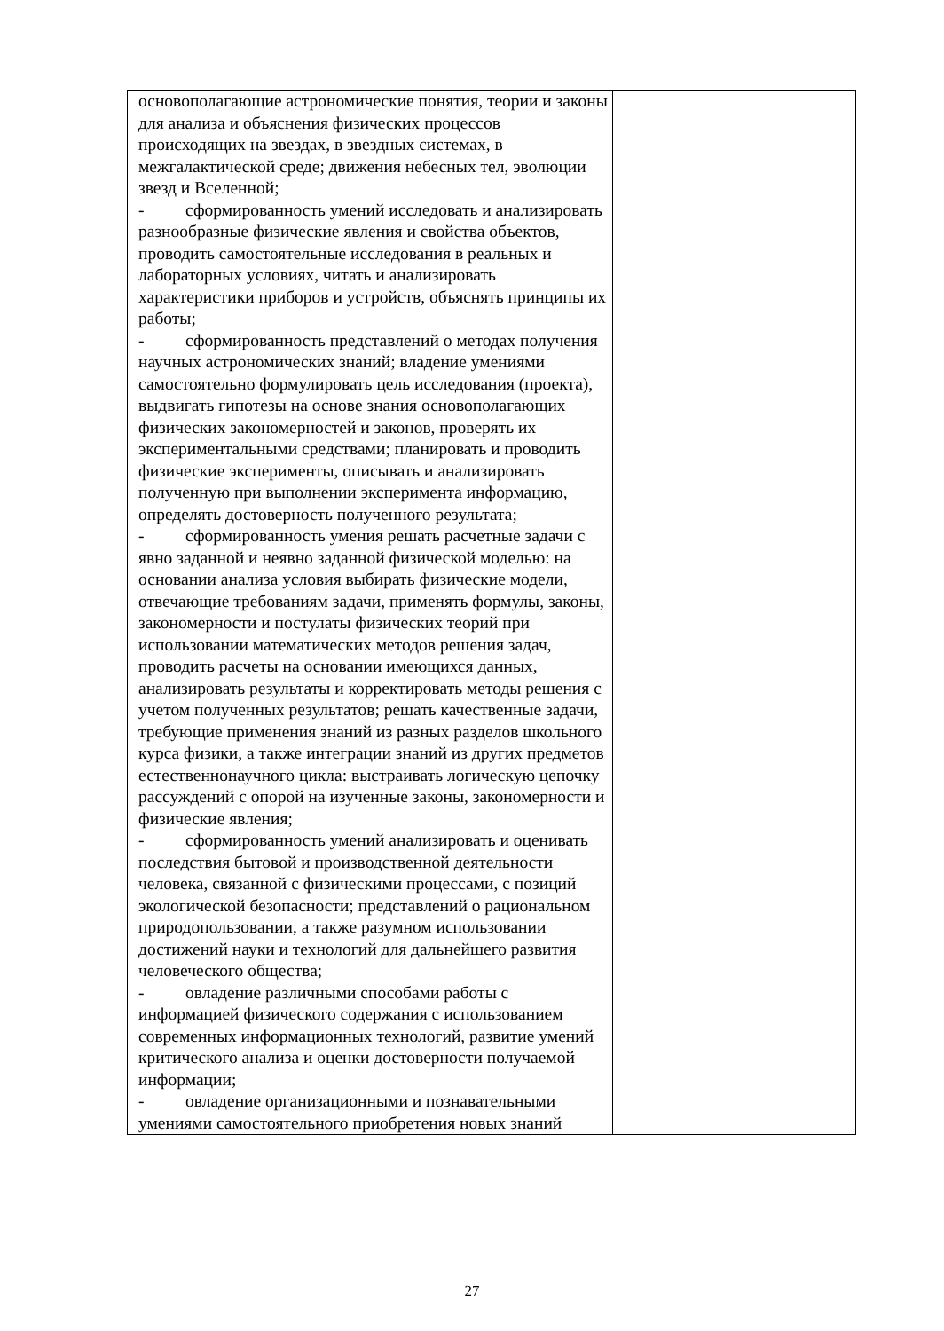| основополагающие астрономические понятия, теории и законы для анализа и объяснения физических процессов происходящих на звездах, в звездных системах, в межгалактической среде; движения небесных тел, эволюции звезд и Вселенной; - сформированность умений исследовать и анализировать разнообразные физические явления и свойства объектов, проводить самостоятельные исследования в реальных и лабораторных условиях, читать и анализировать характеристики приборов и устройств, объяснять принципы их работы; - сформированность представлений о методах получения научных астрономических знаний; владение умениями самостоятельно формулировать цель исследования (проекта), выдвигать гипотезы на основе знания основополагающих физических закономерностей и законов, проверять их экспериментальными средствами; планировать и проводить физические эксперименты, описывать и анализировать полученную при выполнении эксперимента информацию, определять достоверность полученного результата; - сформированность умения решать расчетные задачи с явно заданной и неявно заданной физической моделью: на основании анализа условия выбирать физические модели, отвечающие требованиям задачи, применять формулы, законы, закономерности и постулаты физических теорий при использовании математических методов решения задач, проводить расчеты на основании имеющихся данных, анализировать результаты и корректировать методы решения с учетом полученных результатов; решать качественные задачи, требующие применения знаний из разных разделов школьного курса физики, а также интеграции знаний из других предметов естественнонаучного цикла: выстраивать логическую цепочку рассуждений с опорой на изученные законы, закономерности и физические явления; - сформированность умений анализировать и оценивать последствия бытовой и производственной деятельности человека, связанной с физическими процессами, с позиций экологической безопасности; представлений о рациональном природопользовании, а также разумном использовании достижений науки и технологий для дальнейшего развития человеческого общества; - овладение различными способами работы с информацией физического содержания с использованием современных информационных технологий, развитие умений критического анализа и оценки достоверности получаемой информации; - овладение организационными и познавательными умениями самостоятельного приобретения новых знаний | |
27